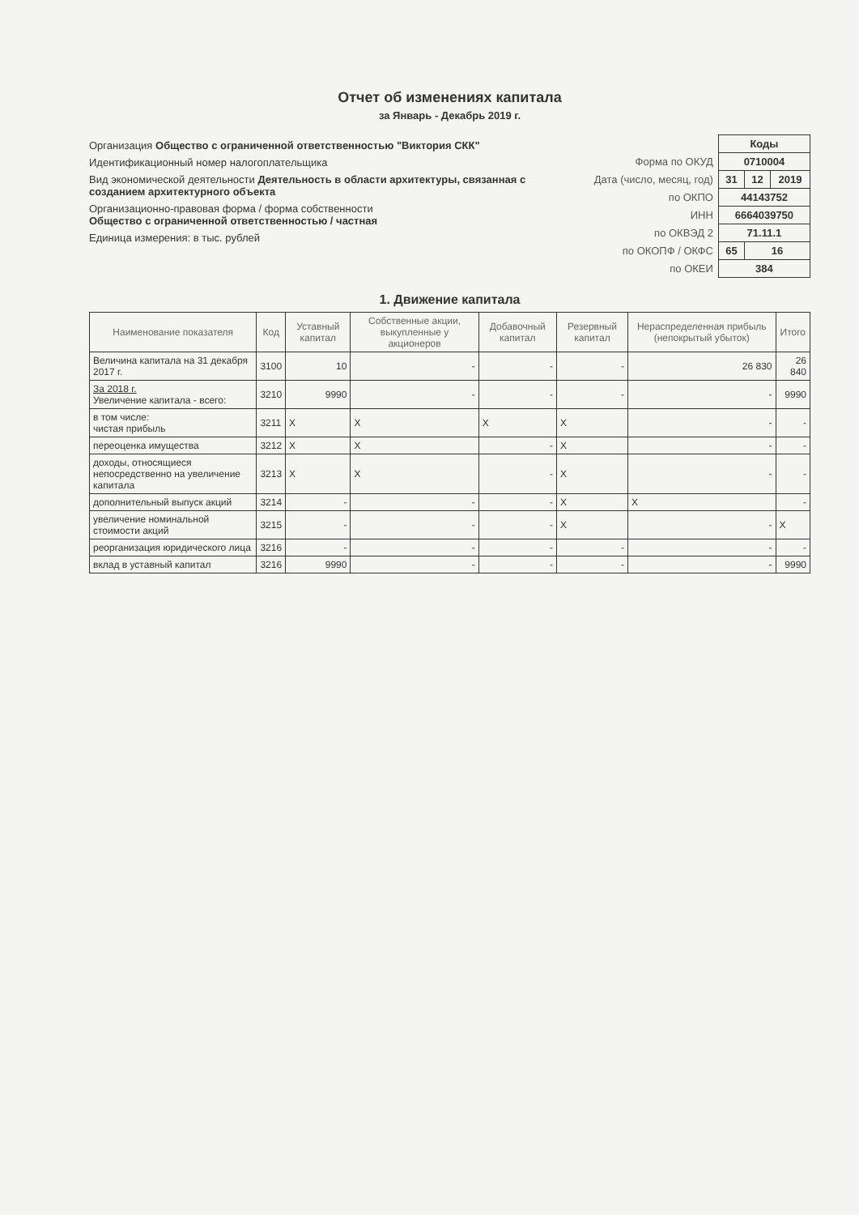Отчет об изменениях капитала
за Январь - Декабрь 2019 г.
Организация Общество с ограниченной ответственностью "Виктория СКК"
Идентификационный номер налогоплательщика
Вид экономической деятельности Деятельность в области архитектуры, связанная с созданием архитектурного объекта
Организационно-правовая форма / форма собственности
Общество с ограниченной ответственностью / частная
Единица измерения: в тыс. рублей
| | Коды | | |
| Форма по ОКУД | 0710004 | | |
| Дата (число, месяц, год) | 31 | 12 | 2019 |
| по ОКПО | 44143752 | | |
| ИНН | 6664039750 | | |
| по ОКВЭД 2 | 71.11.1 | | |
| по ОКОПФ / ОКФС | 65 | 16 | |
| по ОКЕИ | 384 | | |
1. Движение капитала
| Наименование показателя | Код | Уставный капитал | Собственные акции, выкупленные у акционеров | Добавочный капитал | Резервный капитал | Нераспределенная прибыль (непокрытый убыток) | Итого |
| --- | --- | --- | --- | --- | --- | --- | --- |
| Величина капитала на 31 декабря 2017 г. | 3100 | 10 | - | - | - | 26 830 | 26 840 |
| За 2018 г. Увеличение капитала - всего: | 3210 | 9990 | - | - | - | - | 9990 |
| в том числе: чистая прибыль | 3211 | X | X | X | X | - | - |
| переоценка имущества | 3212 | X | X | - | X | - | - |
| доходы, относящиеся непосредственно на увеличение капитала | 3213 | X | X | - | X | - | - |
| дополнительный выпуск акций | 3214 | - | - | - | X | X | - |
| увеличение номинальной стоимости акций | 3215 | - | - | - | X | - | X |
| реорганизация юридического лица | 3216 | - | - | - | - | - | - |
| вклад в уставный капитал | 3216 | 9990 | - | - | - | - | 9990 |